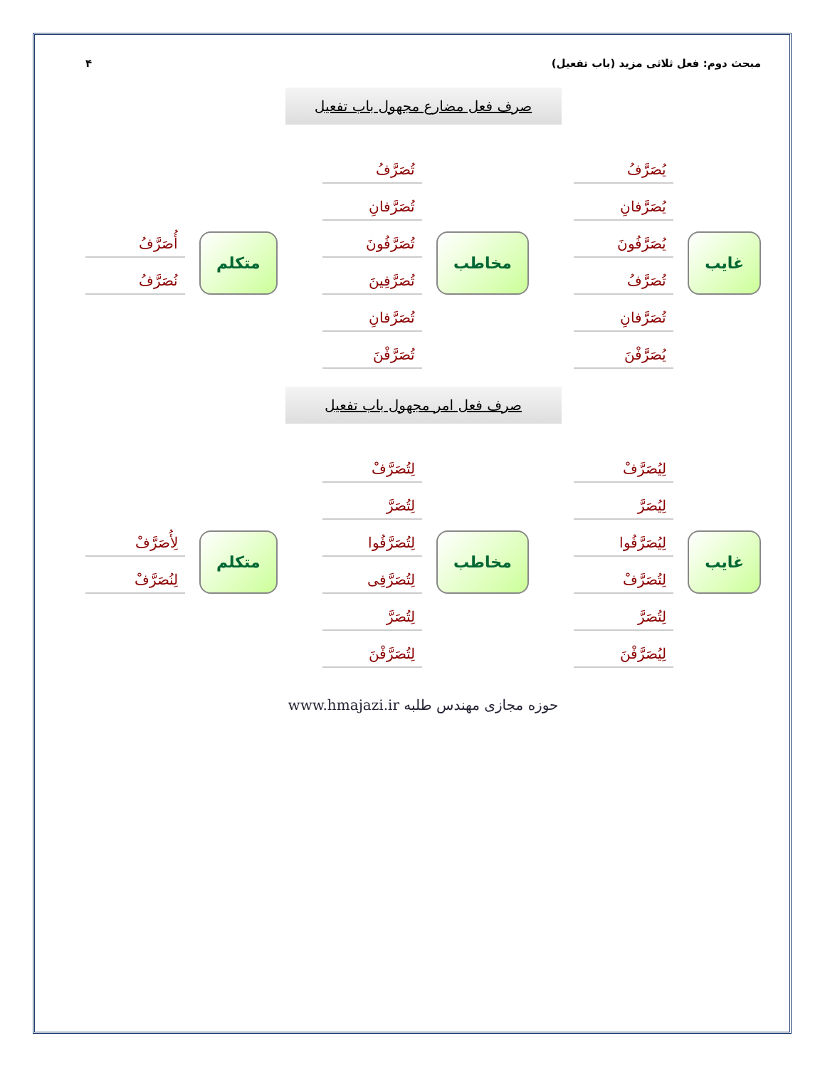مبحث دوم: فعل ثلاثی مزید (باب تفعیل) ۴
صرف فعل مضارع مجهول باب تفعیل
غایب
يُصَرَّفُ
يُصَرَّفانِ
يُصَرَّفُونَ
تُصَرَّفُ
تُصَرَّفانِ
يُصَرَّفْنَ
مخاطب
تُصَرَّفُ
تُصَرَّفانِ
تُصَرَّفُونَ
تُصَرَّفِينَ
تُصَرَّفانِ
تُصَرَّفْنَ
متکلم
أُصَرَّفُ
نُصَرَّفُ
صرف فعل امر مجهول باب تفعیل
غایب
لِيُصَرَّفْ
لِيُصَرَّ
لِيُصَرَّفُوا
لِتُصَرَّفْ
لِتُصَرَّ
لِيُصَرَّفْنَ
مخاطب
لِتُصَرَّفْ
لِتُصَرَّ
لِتُصَرَّفُوا
لِتُصَرَّفِی
لِتُصَرَّ
لِتُصَرَّفْنَ
متکلم
لِأُصَرَّفْ
لِنُصَرَّفْ
حوزه مجازی مهندس طلبه www.hmajazi.ir